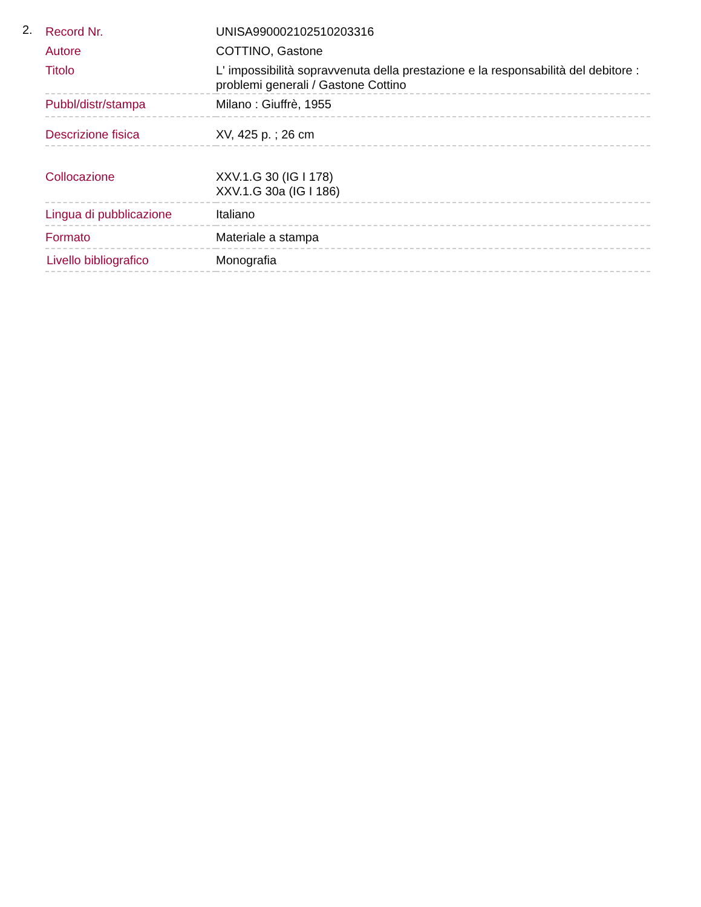2.
| Record Nr. | UNISA990002102510203316 |
| Autore | COTTINO, Gastone |
| Titolo | L' impossibilità sopravvenuta della prestazione e la responsabilità del debitore : problemi generali / Gastone Cottino |
| Pubbl/distr/stampa | Milano : Giuffrè, 1955 |
| Descrizione fisica | XV, 425 p. ; 26 cm |
| Collocazione | XXV.1.G 30 (IG I 178) XXV.1.G 30a (IG I 186) |
| Lingua di pubblicazione | Italiano |
| Formato | Materiale a stampa |
| Livello bibliografico | Monografia |